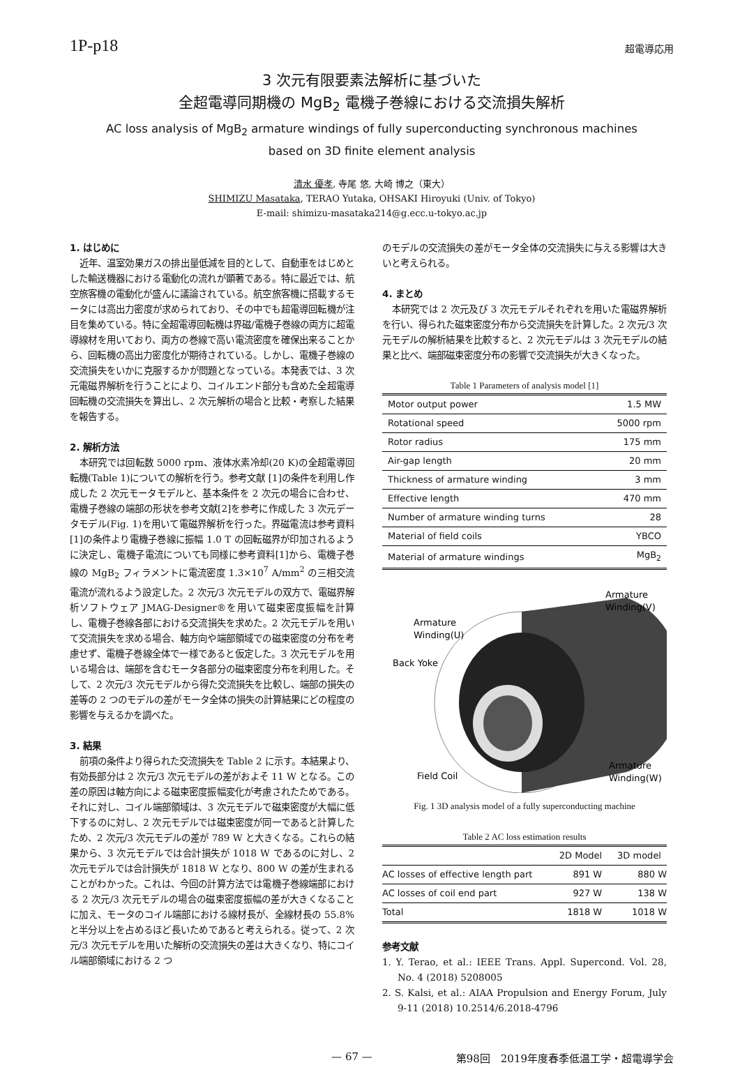1P-p18 超電導応用
3 次元有限要素法解析に基づいた
全超電導同期機の MgB<sub>2</sub> 電機子巻線における交流損失解析
AC loss analysis of MgB<sub>2</sub> armature windings of fully superconducting synchronous machines
based on 3D finite element analysis
清水 優孝, 寺尾 悠, 大崎 博之（東大）
SHIMIZU Masataka, TERAO Yutaka, OHSAKI Hiroyuki (Univ. of Tokyo)
E-mail: shimizu-masataka214@g.ecc.u-tokyo.ac.jp
1. はじめに
近年、温室効果ガスの排出量低減を目的として、自動車をはじめとした輸送機器における電動化の流れが顕著である。特に最近では、航空旅客機の電動化が盛んに議論されている。航空旅客機に搭載するモータには高出力密度が求められており、その中でも超電導回転機が注目を集めている。特に全超電導回転機は界磁/電機子巻線の両方に超電導線材を用いており、両方の巻線で高い電流密度を確保出来ることから、回転機の高出力密度化が期待されている。しかし、電機子巻線の交流損失をいかに克服するかが問題となっている。本発表では、3 次元電磁界解析を行うことにより、コイルエンド部分も含めた全超電導回転機の交流損失を算出し、2 次元解析の場合と比較・考察した結果を報告する。
2. 解析方法
本研究では回転数 5000 rpm、液体水素冷却(20 K)の全超電導回転機(Table 1)についての解析を行う。参考文献 [1]の条件を利用し作成した 2 次元モータモデルと、基本条件を 2 次元の場合に合わせ、電機子巻線の端部の形状を参考文献[2]を参考に作成した 3 次元データモデル(Fig. 1)を用いて電磁界解析を行った。界磁電流は参考資料[1]の条件より電機子巻線に振幅 1.0 T の回転磁界が印加されるように決定し、電機子電流についても同様に参考資料[1]から、電機子巻線の MgB<sub>2</sub> フィラメントに電流密度 1.3×10<sup>7</sup> A/mm<sup>2</sup> の三相交流電流が流れるよう設定した。2 次元/3 次元モデルの双方で、電磁界解析ソフトウェア JMAG-Designer®を用いて磁束密度振幅を計算し、電機子巻線各部における交流損失を求めた。2 次元モデルを用いて交流損失を求める場合、軸方向や端部領域での磁束密度の分布を考慮せず、電機子巻線全体で一様であると仮定した。3 次元モデルを用いる場合は、端部を含むモータ各部分の磁束密度分布を利用した。そして、2 次元/3 次元モデルから得た交流損失を比較し、端部の損失の差等の 2 つのモデルの差がモータ全体の損失の計算結果にどの程度の影響を与えるかを調べた。
3. 結果
前項の条件より得られた交流損失を Table 2 に示す。本結果より、有効長部分は 2 次元/3 次元モデルの差がおよそ 11 W となる。この差の原因は軸方向による磁束密度振幅変化が考慮されたためである。それに対し、コイル端部領域は、3 次元モデルで磁束密度が大幅に低下するのに対し、2 次元モデルでは磁束密度が同一であると計算したため、2 次元/3 次元モデルの差が 789 W と大きくなる。これらの結果から、3 次元モデルでは合計損失が 1018 W であるのに対し、2 次元モデルでは合計損失が 1818 W となり、800 W の差が生まれることがわかった。これは、今回の計算方法では電機子巻線端部における 2 次元/3 次元モデルの場合の磁束密度振幅の差が大きくなることに加え、モータのコイル端部における線材長が、全線材長の 55.8%と半分以上を占めるほど長いためであると考えられる。従って、2 次元/3 次元モデルを用いた解析の交流損失の差は大きくなり、特にコイル端部領域における 2 つ
のモデルの交流損失の差がモータ全体の交流損失に与える影響は大きいと考えられる。
4. まとめ
本研究では 2 次元及び 3 次元モデルそれぞれを用いた電磁界解析を行い、得られた磁束密度分布から交流損失を計算した。2 次元/3 次元モデルの解析結果を比較すると、2 次元モデルは 3 次元モデルの結果と比べ、端部磁束密度分布の影響で交流損失が大きくなった。
Table 1 Parameters of analysis model [1]
| Motor output power | 1.5 MW |
| Rotational speed | 5000 rpm |
| Rotor radius | 175 mm |
| Air-gap length | 20 mm |
| Thickness of armature winding | 3 mm |
| Effective length | 470 mm |
| Number of armature winding turns | 28 |
| Material of field coils | YBCO |
| Material of armature windings | MgB<sub>2</sub> |
Armature
Winding(V)
Armature
Winding(U)
Back Yoke
Field Coil
Armature
Winding(W)
Fig. 1 3D analysis model of a fully superconducting machine
Table 2 AC loss estimation results
| | 2D Model | 3D model |
| --- | --- | --- |
| AC losses of effective length part | 891 W | 880 W |
| AC losses of coil end part | 927 W | 138 W |
| Total | 1818 W | 1018 W |
参考文献
1. Y. Terao, et al.: IEEE Trans. Appl. Supercond. Vol. 28, No. 4 (2018) 5208005
2. S. Kalsi, et al.: AIAA Propulsion and Energy Forum, July 9-11 (2018) 10.2514/6.2018-4796
— 67 — 第98回　2019年度春季低温工学・超電導学会